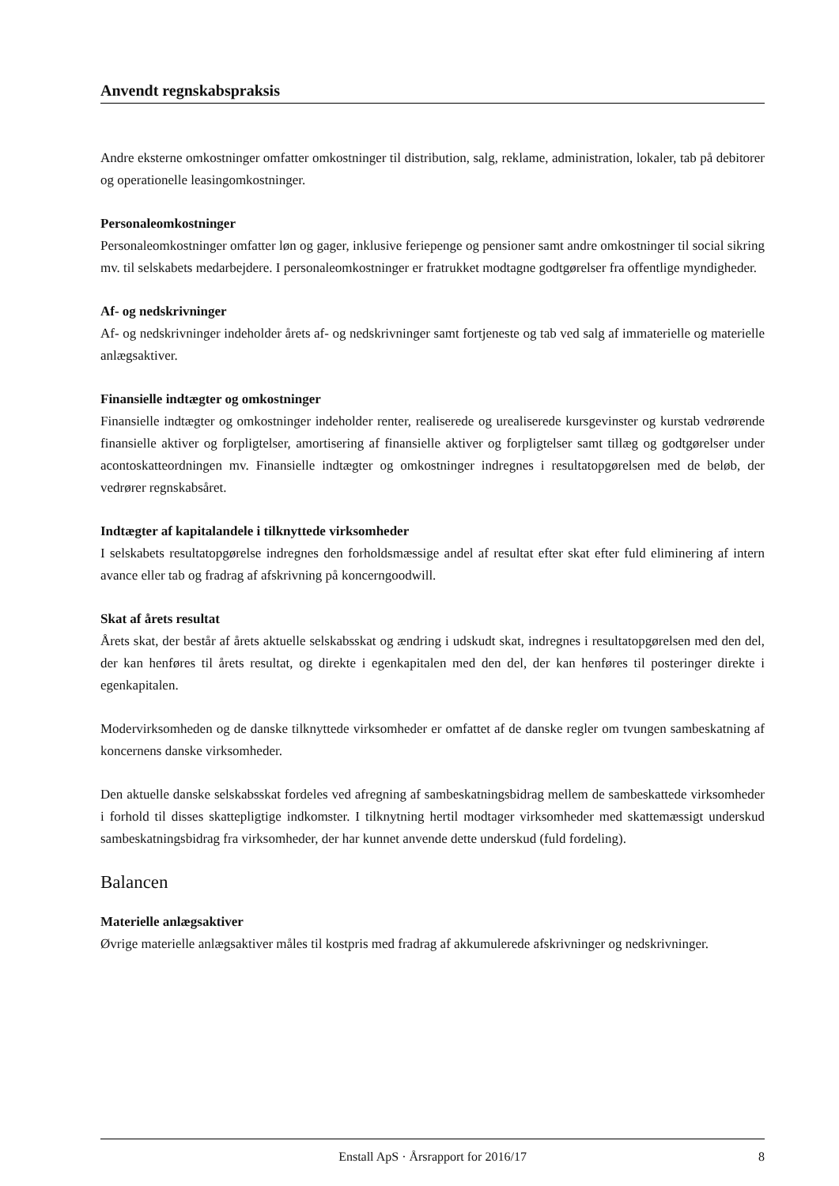Anvendt regnskabspraksis
Andre eksterne omkostninger omfatter omkostninger til distribution, salg, reklame, administration, lokaler, tab på debitorer og operationelle leasingomkostninger.
Personaleomkostninger
Personaleomkostninger omfatter løn og gager, inklusive feriepenge og pensioner samt andre omkostninger til social sikring mv. til selskabets medarbejdere. I personaleomkostninger er fratrukket modtagne godtgørelser fra offentlige myndigheder.
Af- og nedskrivninger
Af- og nedskrivninger indeholder årets af- og nedskrivninger samt fortjeneste og tab ved salg af immaterielle og materielle anlægsaktiver.
Finansielle indtægter og omkostninger
Finansielle indtægter og omkostninger indeholder renter, realiserede og urealiserede kursgevinster og kurstab vedrørende finansielle aktiver og forpligtelser, amortisering af finansielle aktiver og forpligtelser samt tillæg og godtgørelser under acontoskatteordningen mv. Finansielle indtægter og omkostninger indregnes i resultatopgørelsen med de beløb, der vedrører regnskabsåret.
Indtægter af kapitalandele i tilknyttede virksomheder
I selskabets resultatopgørelse indregnes den forholdsmæssige andel af resultat efter skat efter fuld eliminering af intern avance eller tab og fradrag af afskrivning på koncerngoodwill.
Skat af årets resultat
Årets skat, der består af årets aktuelle selskabsskat og ændring i udskudt skat, indregnes i resultatopgørelsen med den del, der kan henføres til årets resultat, og direkte i egenkapitalen med den del, der kan henføres til posteringer direkte i egenkapitalen.
Modervirksomheden og de danske tilknyttede virksomheder er omfattet af de danske regler om tvungen sambeskatning af koncernens danske virksomheder.
Den aktuelle danske selskabsskat fordeles ved afregning af sambeskatningsbidrag mellem de sambeskattede virksomheder i forhold til disses skattepligtige indkomster. I tilknytning hertil modtager virksomheder med skattemæssigt underskud sambeskatningsbidrag fra virksomheder, der har kunnet anvende dette underskud (fuld fordeling).
Balancen
Materielle anlægsaktiver
Øvrige materielle anlægsaktiver måles til kostpris med fradrag af akkumulerede afskrivninger og nedskrivninger.
Enstall ApS · Årsrapport for 2016/17 8